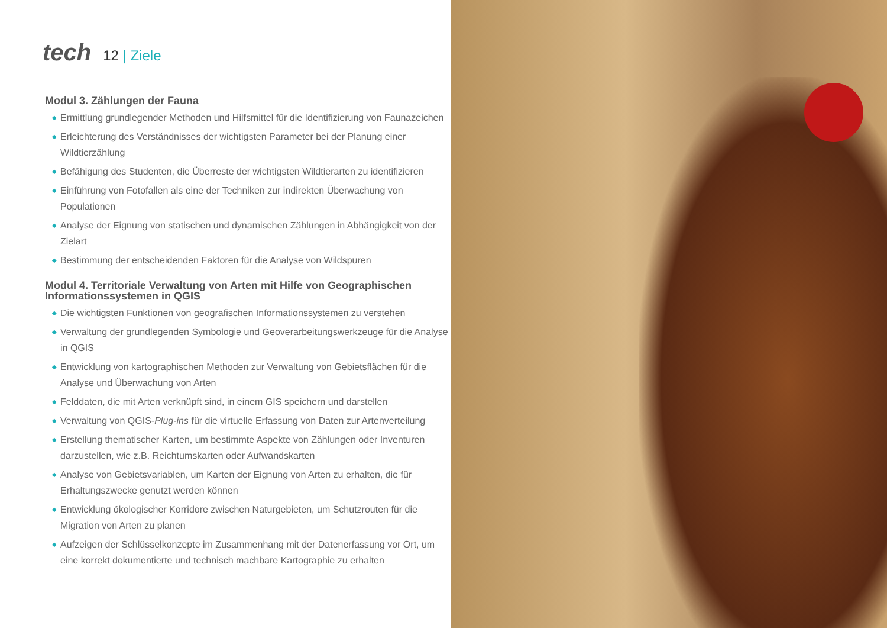tech
12 | Ziele
Modul 3. Zählungen der Fauna
◆ Ermittlung grundlegender Methoden und Hilfsmittel für die Identifizierung von Faunazeichen
◆ Erleichterung des Verständnisses der wichtigsten Parameter bei der Planung einer Wildtierzählung
◆ Befähigung des Studenten, die Überreste der wichtigsten Wildtierarten zu identifizieren
◆ Einführung von Fotofallen als eine der Techniken zur indirekten Überwachung von Populationen
◆ Analyse der Eignung von statischen und dynamischen Zählungen in Abhängigkeit von der Zielart
◆ Bestimmung der entscheidenden Faktoren für die Analyse von Wildspuren
Modul 4. Territoriale Verwaltung von Arten mit Hilfe von Geographischen Informationssystemen in QGIS
◆ Die wichtigsten Funktionen von geografischen Informationssystemen zu verstehen
◆ Verwaltung der grundlegenden Symbologie und Geoverarbeitungswerkzeuge für die Analyse in QGIS
◆ Entwicklung von kartographischen Methoden zur Verwaltung von Gebietsflächen für die Analyse und Überwachung von Arten
◆ Felddaten, die mit Arten verknüpft sind, in einem GIS speichern und darstellen
◆ Verwaltung von QGIS-Plug-ins für die virtuelle Erfassung von Daten zur Artenverteilung
◆ Erstellung thematischer Karten, um bestimmte Aspekte von Zählungen oder Inventuren darzustellen, wie z.B. Reichtumskarten oder Aufwandskarten
◆ Analyse von Gebietsvariablen, um Karten der Eignung von Arten zu erhalten, die für Erhaltungszwecke genutzt werden können
◆ Entwicklung ökologischer Korridore zwischen Naturgebieten, um Schutzrouten für die Migration von Arten zu planen
◆ Aufzeigen der Schlüsselkonzepte im Zusammenhang mit der Datenerfassung vor Ort, um eine korrekt dokumentierte und technisch machbare Kartographie zu erhalten